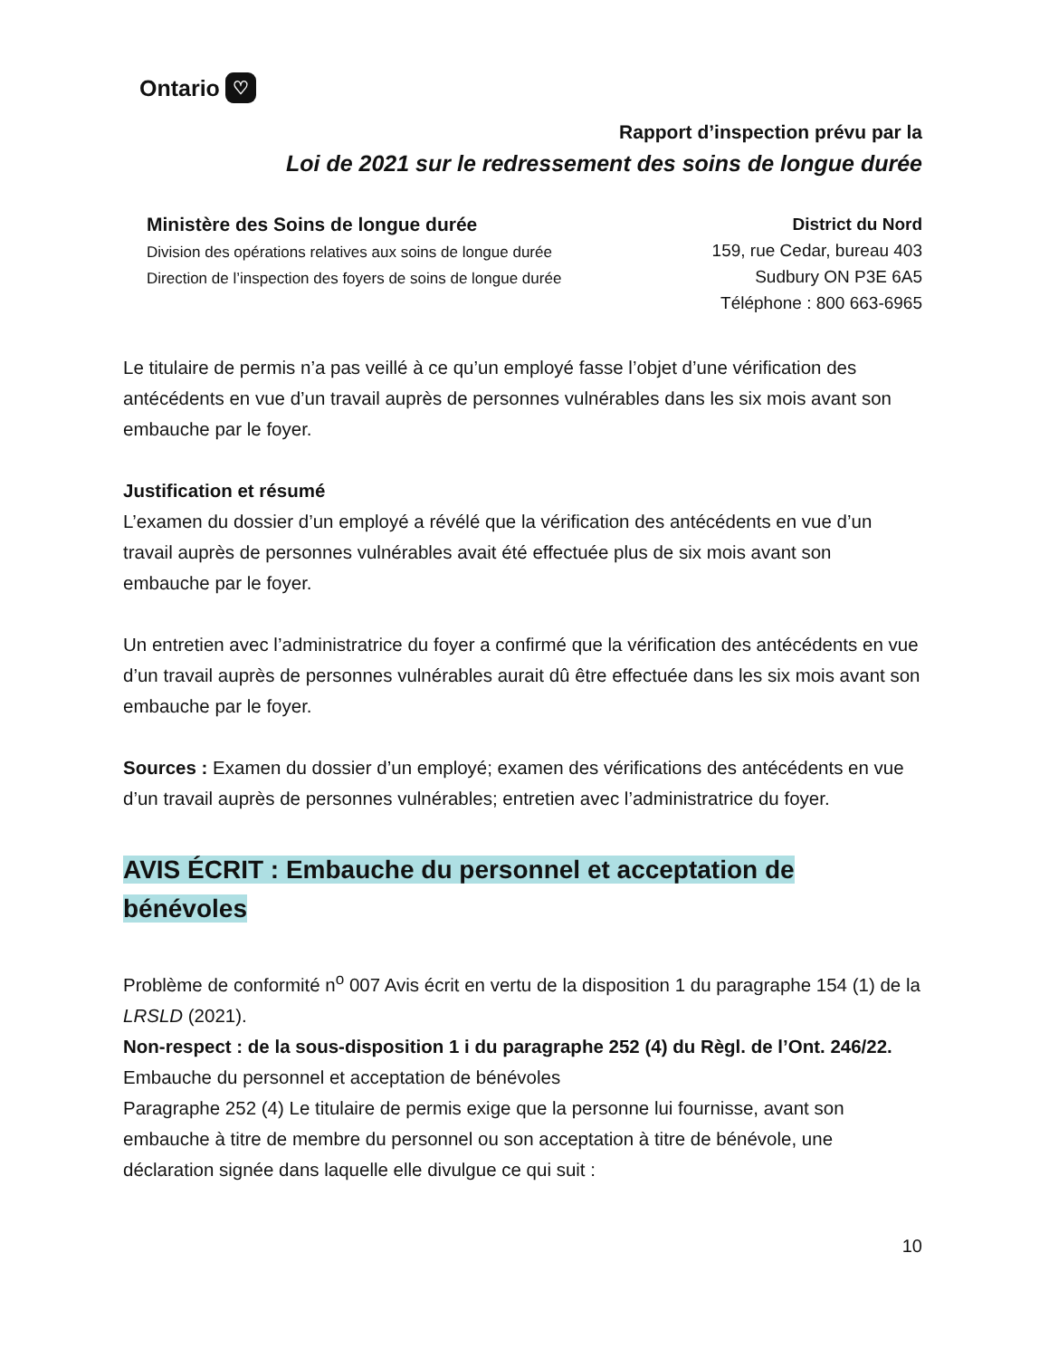Ontario ♡
Rapport d’inspection prévu par la
Loi de 2021 sur le redressement des soins de longue durée
Ministère des Soins de longue durée
Division des opérations relatives aux soins de longue durée
Direction de l’inspection des foyers de soins de longue durée
District du Nord
159, rue Cedar, bureau 403
Sudbury ON P3E 6A5
Téléphone : 800 663-6965
Le titulaire de permis n’a pas veillé à ce qu’un employé fasse l’objet d’une vérification des antécédents en vue d’un travail auprès de personnes vulnérables dans les six mois avant son embauche par le foyer.
Justification et résumé
L’examen du dossier d’un employé a révélé que la vérification des antécédents en vue d’un travail auprès de personnes vulnérables avait été effectuée plus de six mois avant son embauche par le foyer.
Un entretien avec l’administratrice du foyer a confirmé que la vérification des antécédents en vue d’un travail auprès de personnes vulnérables aurait dû être effectuée dans les six mois avant son embauche par le foyer.
Sources : Examen du dossier d’un employé; examen des vérifications des antécédents en vue d’un travail auprès de personnes vulnérables; entretien avec l’administratrice du foyer.
AVIS ÉCRIT : Embauche du personnel et acceptation de bénévoles
Problème de conformité n<sup>o</sup> 007 Avis écrit en vertu de la disposition 1 du paragraphe 154 (1) de la LRSLD (2021).
Non-respect : de la sous-disposition 1 i du paragraphe 252 (4) du Règl. de l’Ont. 246/22.
Embauche du personnel et acceptation de bénévoles
Paragraphe 252 (4) Le titulaire de permis exige que la personne lui fournisse, avant son embauche à titre de membre du personnel ou son acceptation à titre de bénévole, une déclaration signée dans laquelle elle divulgue ce qui suit :
10